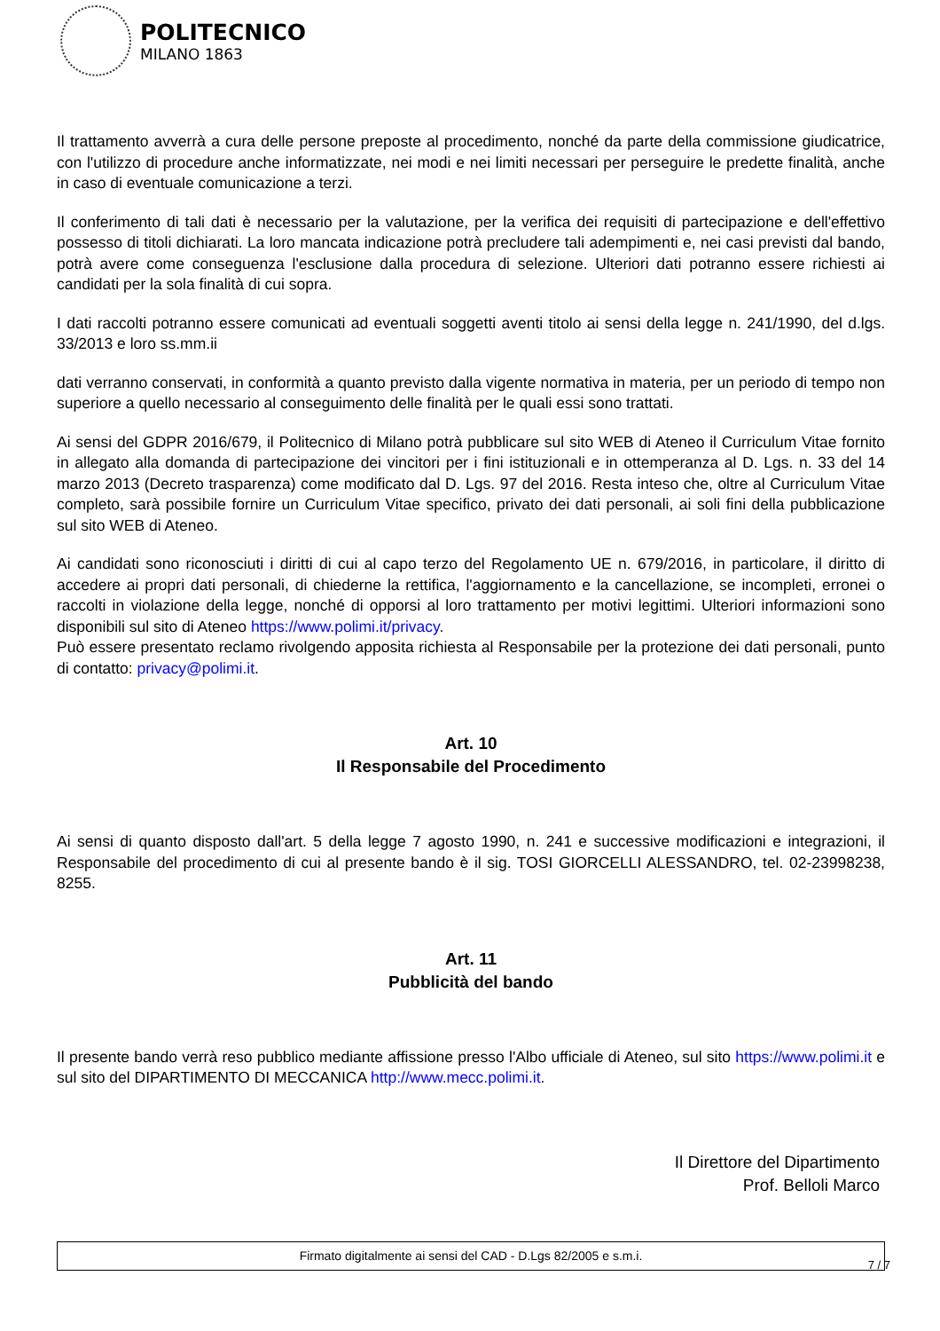POLITECNICO
MILANO 1863
Il trattamento avverrà a cura delle persone preposte al procedimento, nonché da parte della commissione giudicatrice, con l'utilizzo di procedure anche informatizzate, nei modi e nei limiti necessari per perseguire le predette finalità, anche in caso di eventuale comunicazione a terzi.
Il conferimento di tali dati è necessario per la valutazione, per la verifica dei requisiti di partecipazione e dell'effettivo possesso di titoli dichiarati. La loro mancata indicazione potrà precludere tali adempimenti e, nei casi previsti dal bando, potrà avere come conseguenza l'esclusione dalla procedura di selezione. Ulteriori dati potranno essere richiesti ai candidati per la sola finalità di cui sopra.
I dati raccolti potranno essere comunicati ad eventuali soggetti aventi titolo ai sensi della legge n. 241/1990, del d.lgs. 33/2013 e loro ss.mm.ii
dati verranno conservati, in conformità a quanto previsto dalla vigente normativa in materia, per un periodo di tempo non superiore a quello necessario al conseguimento delle finalità per le quali essi sono trattati.
Ai sensi del GDPR 2016/679, il Politecnico di Milano potrà pubblicare sul sito WEB di Ateneo il Curriculum Vitae fornito in allegato alla domanda di partecipazione dei vincitori per i fini istituzionali e in ottemperanza al D. Lgs. n. 33 del 14 marzo 2013 (Decreto trasparenza) come modificato dal D. Lgs. 97 del 2016. Resta inteso che, oltre al Curriculum Vitae completo, sarà possibile fornire un Curriculum Vitae specifico, privato dei dati personali, ai soli fini della pubblicazione sul sito WEB di Ateneo.
Ai candidati sono riconosciuti i diritti di cui al capo terzo del Regolamento UE n. 679/2016, in particolare, il diritto di accedere ai propri dati personali, di chiederne la rettifica, l'aggiornamento e la cancellazione, se incompleti, erronei o raccolti in violazione della legge, nonché di opporsi al loro trattamento per motivi legittimi. Ulteriori informazioni sono disponibili sul sito di Ateneo https://www.polimi.it/privacy.
Può essere presentato reclamo rivolgendo apposita richiesta al Responsabile per la protezione dei dati personali, punto di contatto: privacy@polimi.it.
Art. 10
Il Responsabile del Procedimento
Ai sensi di quanto disposto dall'art. 5 della legge 7 agosto 1990, n. 241 e successive modificazioni e integrazioni, il Responsabile del procedimento di cui al presente bando è il sig. TOSI GIORCELLI ALESSANDRO, tel. 02-23998238, 8255.
Art. 11
Pubblicità del bando
Il presente bando verrà reso pubblico mediante affissione presso l'Albo ufficiale di Ateneo, sul sito https://www.polimi.it e sul sito del DIPARTIMENTO DI MECCANICA http://www.mecc.polimi.it.
Il Direttore del Dipartimento
Prof. Belloli Marco
Firmato digitalmente ai sensi del CAD - D.Lgs 82/2005 e s.m.i.
7 / 7